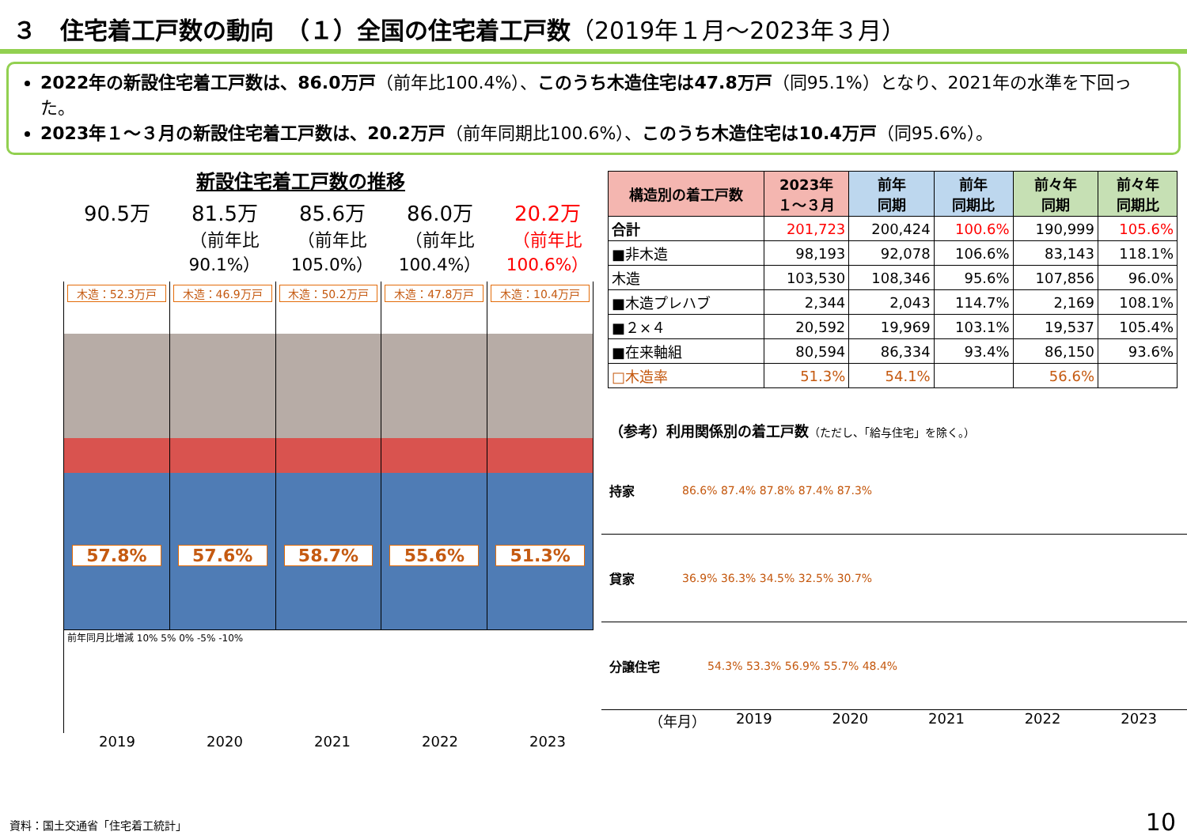３　住宅着工戸数の動向　（１）全国の住宅着工戸数（2019年１月～2023年３月）
2022年の新設住宅着工戸数は、86.0万戸（前年比100.4%）、このうち木造住宅は47.8万戸（同95.1%）となり、2021年の水準を下回った。
2023年１～３月の新設住宅着工戸数は、20.2万戸（前年同期比100.6%）、このうち木造住宅は10.4万戸（同95.6%）。
新設住宅着工戸数の推移
90.5万 81.5万
（前年比90.1%）
85.6万
（前年比105.0%）
86.0万
（前年比100.4%）
20.2万
（前年比100.6%）
木造：52.3万戸
57.8%
木造：46.9万戸
57.6%
木造：50.2万戸
58.7%
木造：47.8万戸
55.6%
木造：10.4万戸
51.3%
前年同月比増減 10% 5% 0% -5% -10%
2019 2020 2021 2022 2023
| 構造別の着工戸数 | 2023年 １～３月 | 前年 同期 | 前年 同期比 | 前々年 同期 | 前々年 同期比 |
| --- | --- | --- | --- | --- | --- |
| 合計 | 201,723 | 200,424 | 100.6% | 190,999 | 105.6% |
| ■非木造 | 98,193 | 92,078 | 106.6% | 83,143 | 118.1% |
| 木造 | 103,530 | 108,346 | 95.6% | 107,856 | 96.0% |
| ■木造プレハブ | 2,344 | 2,043 | 114.7% | 2,169 | 108.1% |
| ■２×４ | 20,592 | 19,969 | 103.1% | 19,537 | 105.4% |
| ■在来軸組 | 80,594 | 86,334 | 93.4% | 86,150 | 93.6% |
| □木造率 | 51.3% | 54.1% | | 56.6% | |
（参考）利用関係別の着工戸数（ただし、「給与住宅」を除く。）
持家 86.6% 87.4% 87.8% 87.4% 87.3%
貸家 36.9% 36.3% 34.5% 32.5% 30.7%
分譲住宅 54.3% 53.3% 56.9% 55.7% 48.4%
（年月）
2019 2020 2021 2022 2023
資料：国土交通省「住宅着工統計」 10